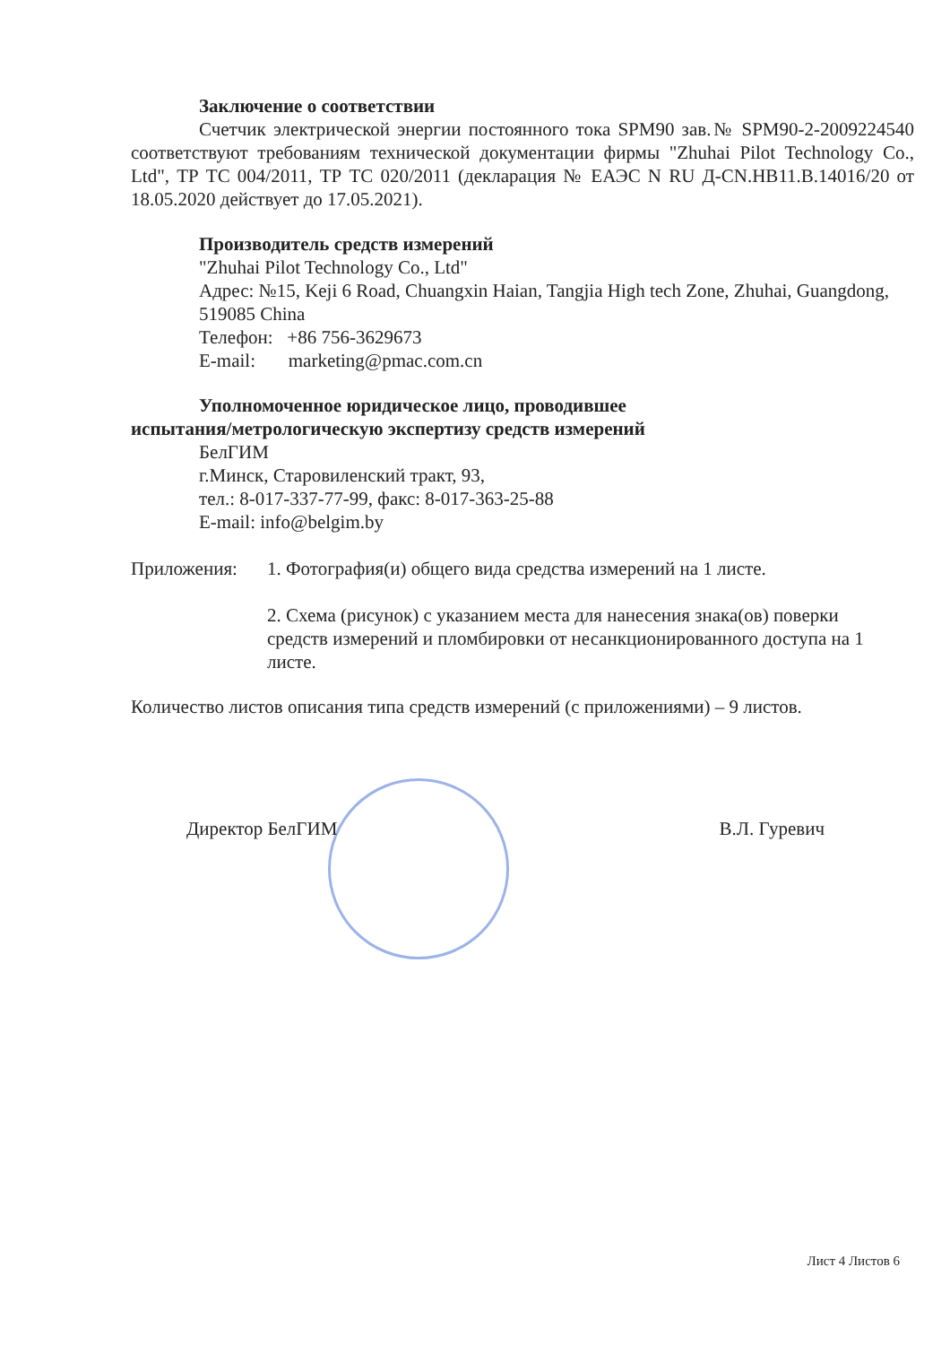Заключение о соответствии
Счетчик электрической энергии постоянного тока SPM90 зав.№ SPM90-2-2009224540 соответствуют требованиям технической документации фирмы "Zhuhai Pilot Technology Co., Ltd", ТР ТС 004/2011, ТР ТС 020/2011 (декларация № ЕАЭС N RU Д-CN.HB11.B.14016/20 от 18.05.2020 действует до 17.05.2021).
Производитель средств измерений
"Zhuhai Pilot Technology Co., Ltd"
Адрес: №15, Keji 6 Road, Chuangxin Haian, Tangjia High tech Zone, Zhuhai, Guangdong, 519085 China
Телефон: +86 756-3629673
E-mail: marketing@pmac.com.cn
Уполномоченное юридическое лицо, проводившее
испытания/метрологическую экспертизу средств измерений
БелГИМ
г.Минск, Старовиленский тракт, 93,
тел.: 8-017-337-77-99, факс: 8-017-363-25-88
E-mail: info@belgim.by
Приложения: 1. Фотография(и) общего вида средства измерений на 1 листе.
2. Схема (рисунок) с указанием места для нанесения знака(ов) поверки средств измерений и пломбировки от несанкционированного доступа на 1 листе.
Количество листов описания типа средств измерений (с приложениями) – 9 листов.
Директор БелГИМ В.Л. Гуревич
Лист 4 Листов 6